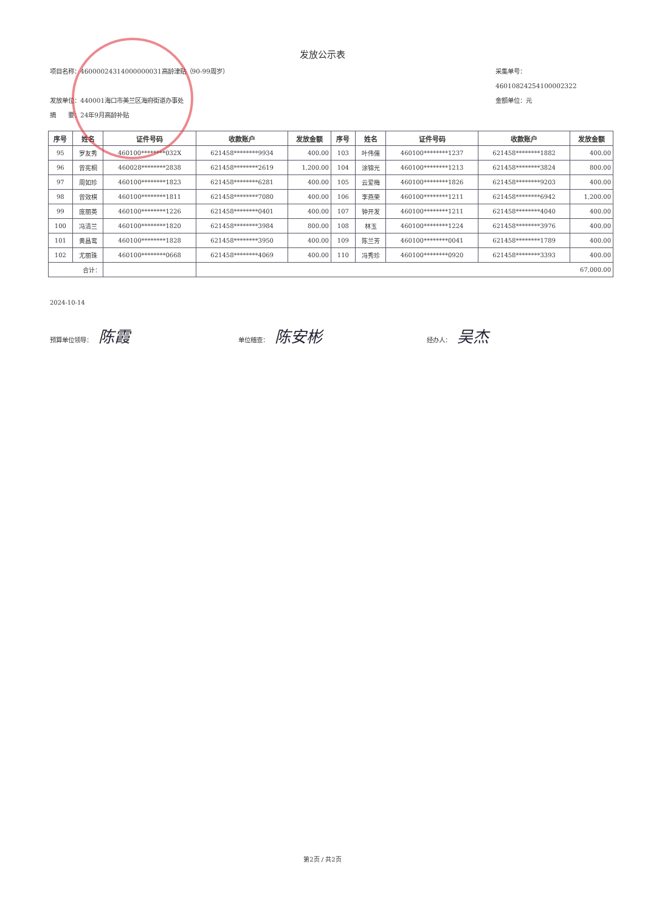发放公示表
项目名称：46000024314000000031高龄津贴（90-99周岁） 采集单号：46010824254100002322
发放单位：440001海口市美兰区海府街道办事处 金额单位：元
摘　　要：24年9月高龄补贴
| 序号 | 姓名 | 证件号码 | 收款账户 | 发放金额 | 序号 | 姓名 | 证件号码 | 收款账户 | 发放金额 |
| --- | --- | --- | --- | --- | --- | --- | --- | --- | --- |
| 95 | 罗友秀 | 460100********032X | 621458********9934 | 400.00 | 103 | 叶伟儒 | 460100********1237 | 621458********1882 | 400.00 |
| 96 | 曾宪桐 | 460028********2838 | 621458********2619 | 1,200.00 | 104 | 涂锦光 | 460100********1213 | 621458********3824 | 800.00 |
| 97 | 周如珍 | 460100********1823 | 621458********6281 | 400.00 | 105 | 云爱梅 | 460100********1826 | 621458********9203 | 400.00 |
| 98 | 曾效棋 | 460100********1811 | 621458********7080 | 400.00 | 106 | 李燕荣 | 460100********1211 | 621458********6942 | 1,200.00 |
| 99 | 庞丽英 | 460100********1226 | 621458********0401 | 400.00 | 107 | 钟开发 | 460100********1211 | 621458********4040 | 400.00 |
| 100 | 冯清兰 | 460100********1820 | 621458********3984 | 800.00 | 108 | 林玉 | 460100********1224 | 621458********3976 | 400.00 |
| 101 | 黄昌鸾 | 460100********1828 | 621458********3950 | 400.00 | 109 | 陈兰芳 | 460100********0041 | 621458********1789 | 400.00 |
| 102 | 尤丽珠 | 460100********0668 | 621458********4069 | 400.00 | 110 | 冯秀珍 | 460100********0920 | 621458********3393 | 400.00 |
| 合计： | | | 67,000.00 | | | | | | |
2024-10-14
预算单位领导： 陈霞
单位稽查： 陈安彬
经办人： 吴杰
第2页 / 共2页